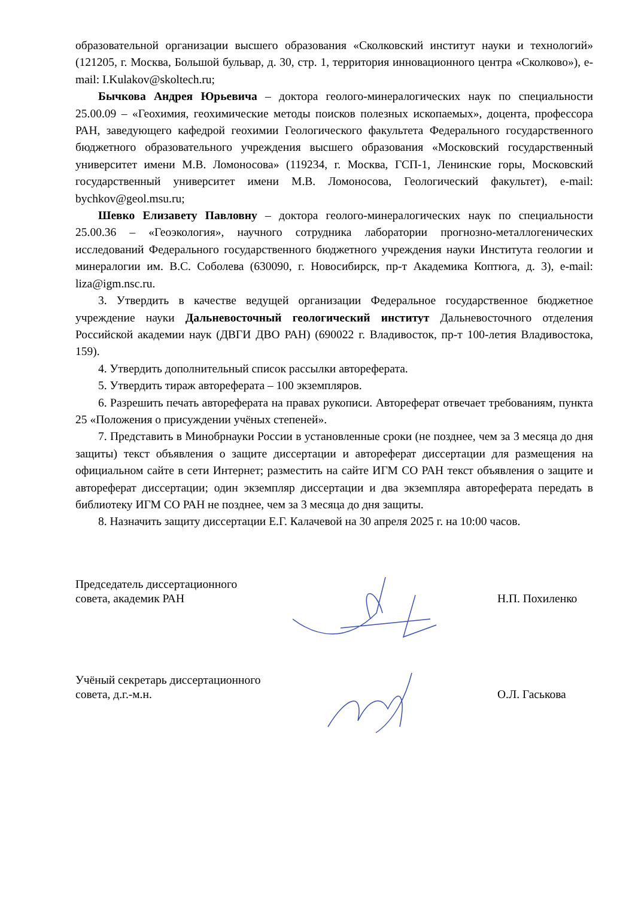образовательной организации высшего образования «Сколковский институт науки и технологий» (121205, г. Москва, Большой бульвар, д. 30, стр. 1, территория инновационного центра «Сколково»), e-mail: I.Kulakov@skoltech.ru;
Бычкова Андрея Юрьевича – доктора геолого-минералогических наук по специальности 25.00.09 – «Геохимия, геохимические методы поисков полезных ископаемых», доцента, профессора РАН, заведующего кафедрой геохимии Геологического факультета Федерального государственного бюджетного образовательного учреждения высшего образования «Московский государственный университет имени М.В. Ломоносова» (119234, г. Москва, ГСП-1, Ленинские горы, Московский государственный университет имени М.В. Ломоносова, Геологический факультет), e-mail: bychkov@geol.msu.ru;
Шевко Елизавету Павловну – доктора геолого-минералогических наук по специальности 25.00.36 – «Геоэкология», научного сотрудника лаборатории прогнозно-металлогенических исследований Федерального государственного бюджетного учреждения науки Института геологии и минералогии им. В.С. Соболева (630090, г. Новосибирск, пр-т Академика Коптюга, д. 3), e-mail: liza@igm.nsc.ru.
3. Утвердить в качестве ведущей организации Федеральное государственное бюджетное учреждение науки Дальневосточный геологический институт Дальневосточного отделения Российской академии наук (ДВГИ ДВО РАН) (690022 г. Владивосток, пр-т 100-летия Владивостока, 159).
4. Утвердить дополнительный список рассылки автореферата.
5. Утвердить тираж автореферата – 100 экземпляров.
6. Разрешить печать автореферата на правах рукописи. Автореферат отвечает требованиям, пункта 25 «Положения о присуждении учёных степеней».
7. Представить в Минобрнауки России в установленные сроки (не позднее, чем за 3 месяца до дня защиты) текст объявления о защите диссертации и автореферат диссертации для размещения на официальном сайте в сети Интернет; разместить на сайте ИГМ СО РАН текст объявления о защите и автореферат диссертации; один экземпляр диссертации и два экземпляра автореферата передать в библиотеку ИГМ СО РАН не позднее, чем за 3 месяца до дня защиты.
8. Назначить защиту диссертации Е.Г. Калачевой на 30 апреля 2025 г. на 10:00 часов.
Председатель диссертационного
совета, академик РАН
Н.П. Похиленко
Учёный секретарь диссертационного
совета, д.г.-м.н.
О.Л. Гаськова